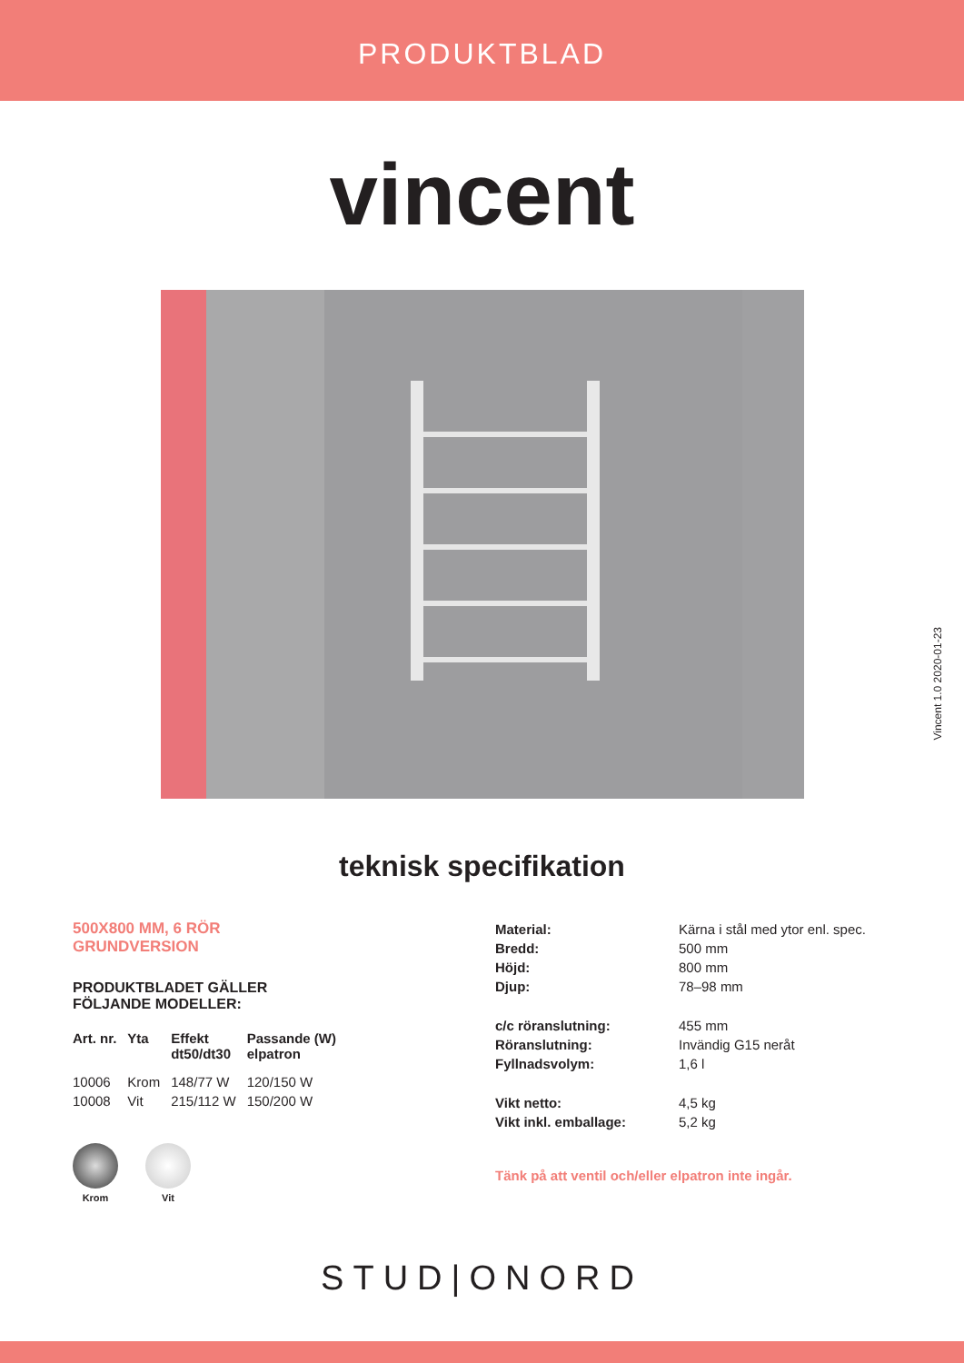PRODUKTBLAD
vincent
Vincent 1.0 2020-01-23
teknisk specifikation
500X800 MM, 6 RÖR
GRUNDVERSION
PRODUKTBLADET GÄLLER
FÖLJANDE MODELLER:
| Art. nr. | Yta | Effekt dt50/dt30 | Passande (W) elpatron |
| --- | --- | --- | --- |
| 10006 | Krom | 148/77 W | 120/150 W |
| 10008 | Vit | 215/112 W | 150/200 W |
Krom Vit
| Material: | Kärna i stål med ytor enl. spec. |
| Bredd: | 500 mm |
| Höjd: | 800 mm |
| Djup: | 78–98 mm |
| c/c röranslutning: | 455 mm |
| Röranslutning: | Invändig G15 neråt |
| Fyllnadsvolym: | 1,6 l |
| Vikt netto: | 4,5 kg |
| Vikt inkl. emballage: | 5,2 kg |
Tänk på att ventil och/eller elpatron inte ingår.
STUD|ONORD